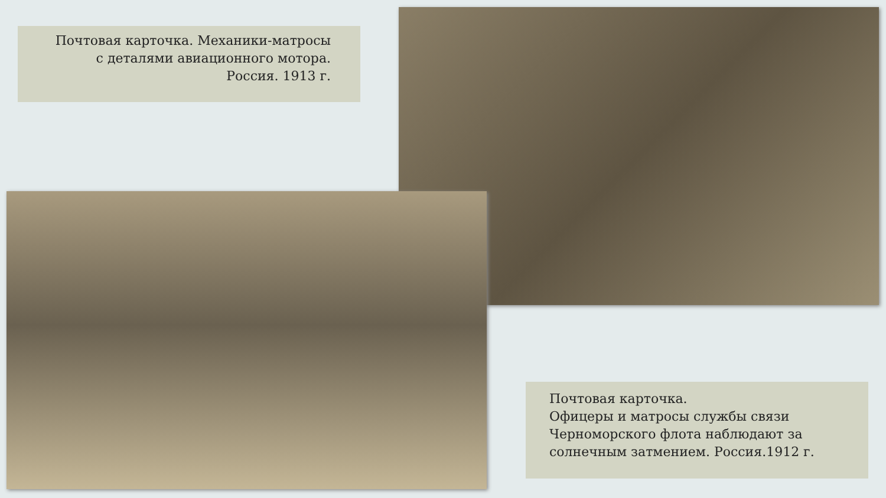Почтовая карточка. Механики-матросы
с деталями авиационного мотора.
Россия. 1913 г.
Почтовая карточка.
Офицеры и матросы службы связи
Черноморского флота наблюдают за
солнечным затмением. Россия.1912 г.